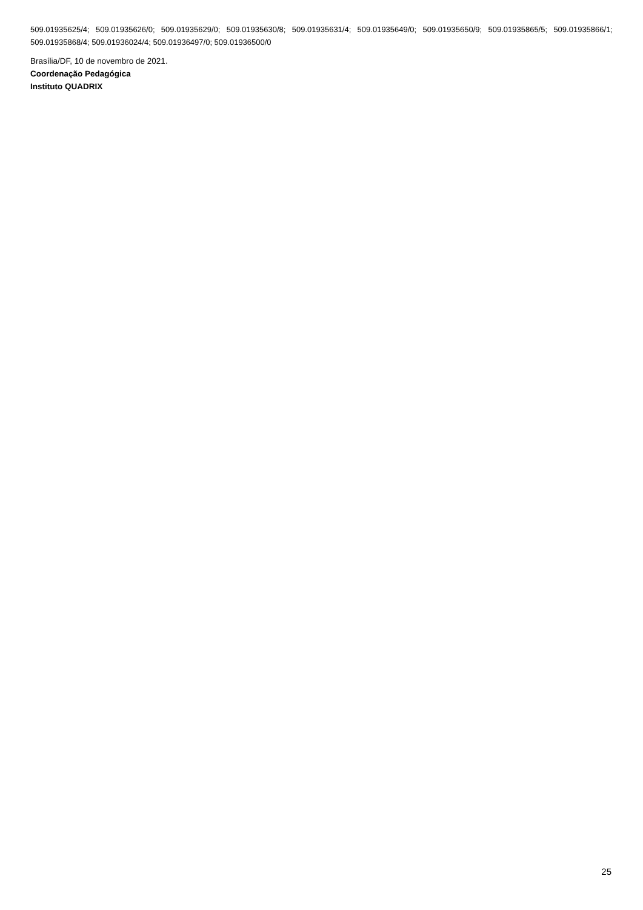509.01935625/4; 509.01935626/0; 509.01935629/0; 509.01935630/8; 509.01935631/4; 509.01935649/0; 509.01935650/9; 509.01935865/5; 509.01935866/1; 509.01935868/4; 509.01936024/4; 509.01936497/0; 509.01936500/0
Brasília/DF, 10 de novembro de 2021.
Coordenação Pedagógica
Instituto QUADRIX
25